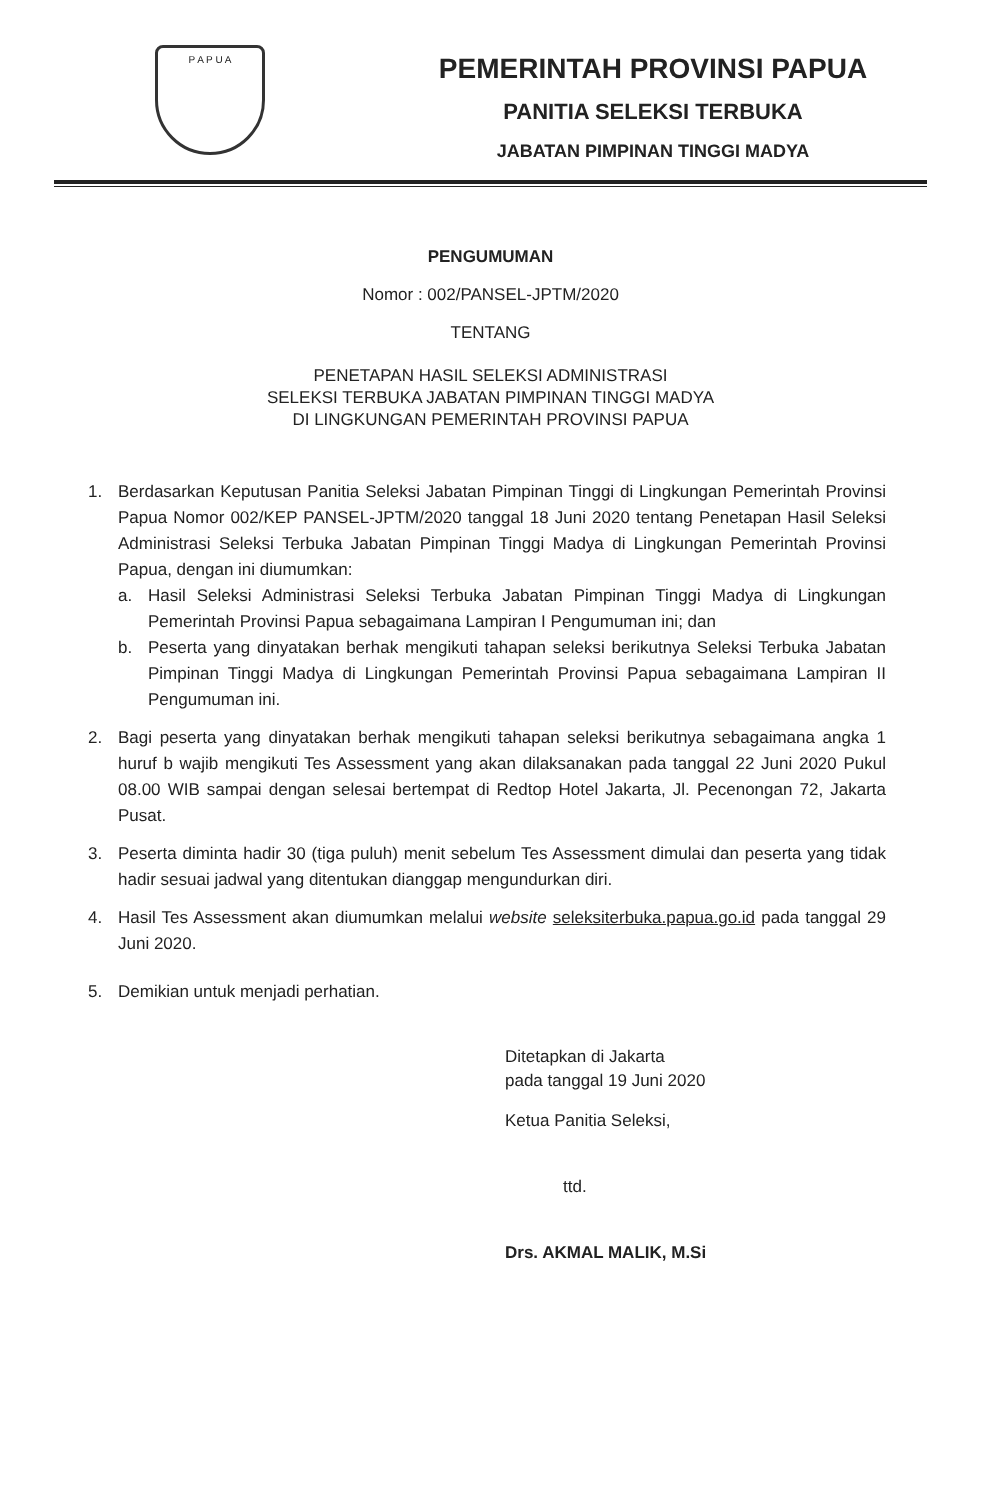P A P U A
PEMERINTAH PROVINSI PAPUA
PANITIA SELEKSI TERBUKA
JABATAN PIMPINAN TINGGI MADYA
PENGUMUMAN
Nomor : 002/PANSEL-JPTM/2020
TENTANG
PENETAPAN HASIL SELEKSI ADMINISTRASI
SELEKSI TERBUKA JABATAN PIMPINAN TINGGI MADYA
DI LINGKUNGAN PEMERINTAH PROVINSI PAPUA
1. Berdasarkan Keputusan Panitia Seleksi Jabatan Pimpinan Tinggi di Lingkungan Pemerintah Provinsi Papua Nomor 002/KEP PANSEL-JPTM/2020 tanggal 18 Juni 2020 tentang Penetapan Hasil Seleksi Administrasi Seleksi Terbuka Jabatan Pimpinan Tinggi Madya di Lingkungan Pemerintah Provinsi Papua, dengan ini diumumkan:
a. Hasil Seleksi Administrasi Seleksi Terbuka Jabatan Pimpinan Tinggi Madya di Lingkungan Pemerintah Provinsi Papua sebagaimana Lampiran I Pengumuman ini; dan
b. Peserta yang dinyatakan berhak mengikuti tahapan seleksi berikutnya Seleksi Terbuka Jabatan Pimpinan Tinggi Madya di Lingkungan Pemerintah Provinsi Papua sebagaimana Lampiran II Pengumuman ini.
2. Bagi peserta yang dinyatakan berhak mengikuti tahapan seleksi berikutnya sebagaimana angka 1 huruf b wajib mengikuti Tes Assessment yang akan dilaksanakan pada tanggal 22 Juni 2020 Pukul 08.00 WIB sampai dengan selesai bertempat di Redtop Hotel Jakarta, Jl. Pecenongan 72, Jakarta Pusat.
3. Peserta diminta hadir 30 (tiga puluh) menit sebelum Tes Assessment dimulai dan peserta yang tidak hadir sesuai jadwal yang ditentukan dianggap mengundurkan diri.
4. Hasil Tes Assessment akan diumumkan melalui website seleksiterbuka.papua.go.id pada tanggal 29 Juni 2020.
5. Demikian untuk menjadi perhatian.
Ditetapkan di Jakarta
pada tanggal 19 Juni 2020
Ketua Panitia Seleksi,
ttd.
Drs. AKMAL MALIK, M.Si